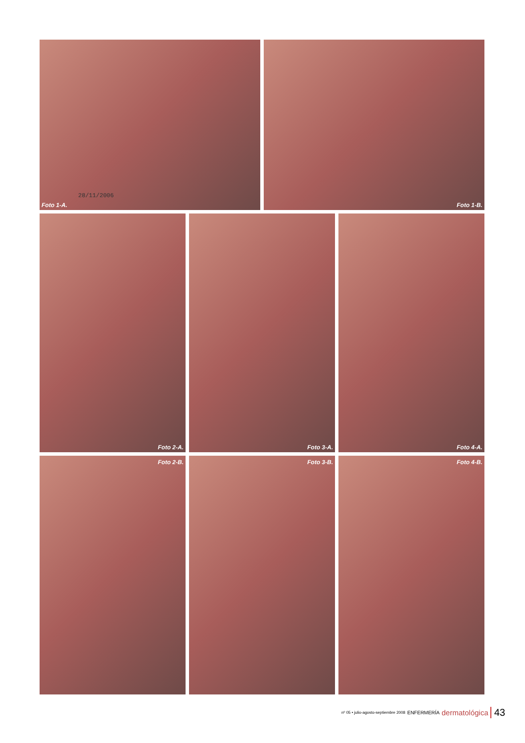28/11/2006
Foto 1-A.
Foto 1-B.
Foto 2-A.
Foto 3-A.
Foto 4-A.
Foto 2-B.
Foto 3-B.
Foto 4-B.
nº 05 • julio-agosto-septiembre 2008 ENFERMERÍA dermatológica 43